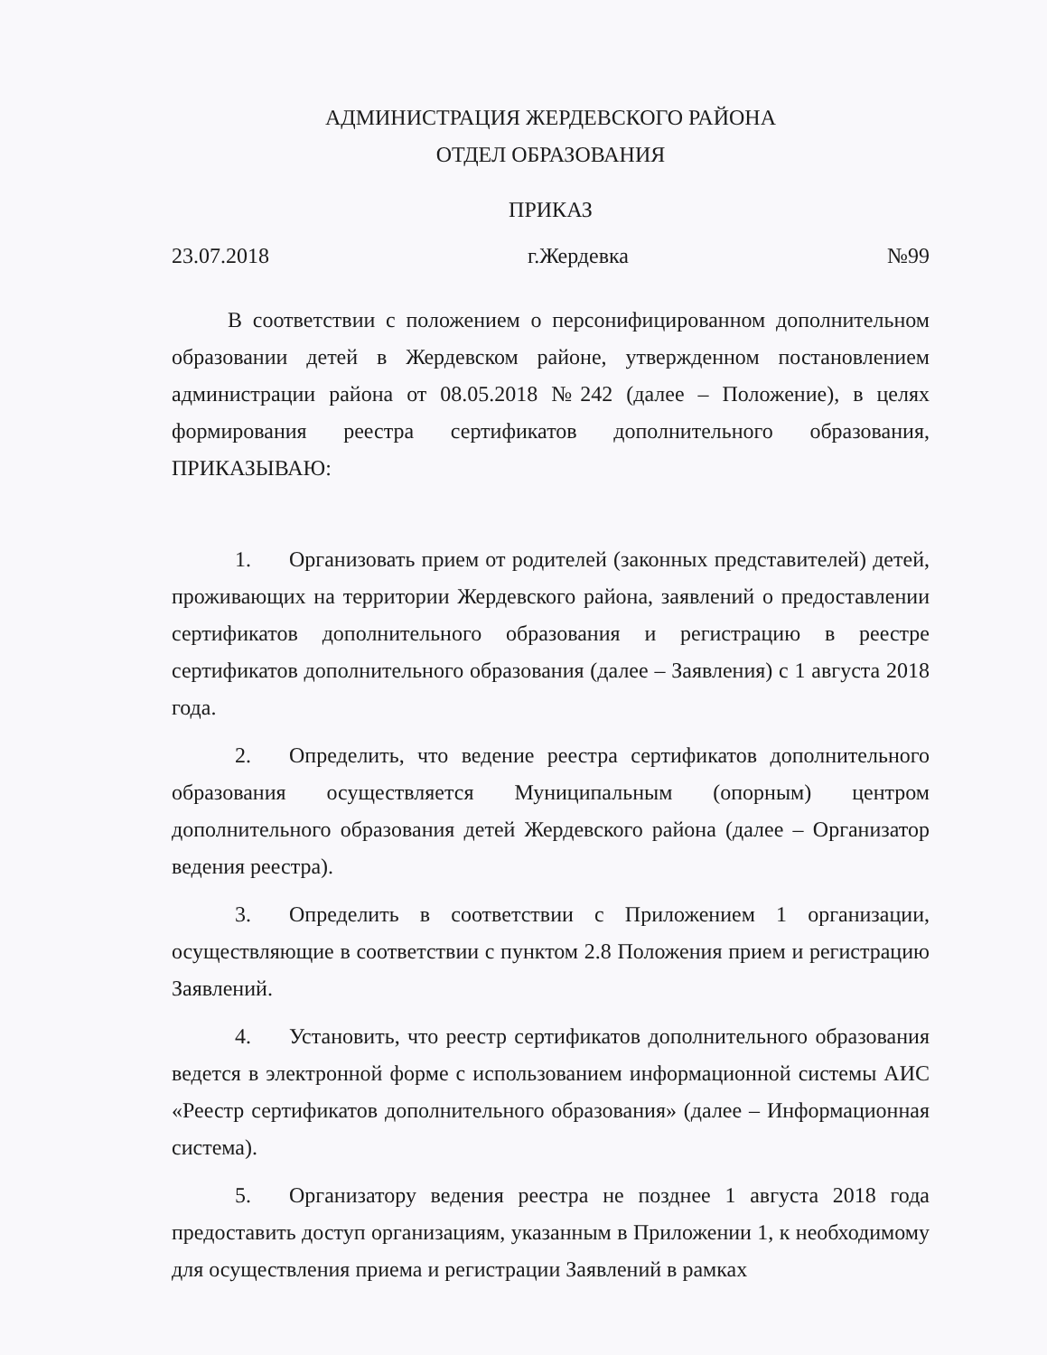АДМИНИСТРАЦИЯ ЖЕРДЕВСКОГО РАЙОНА
ОТДЕЛ ОБРАЗОВАНИЯ
ПРИКАЗ
23.07.2018 г.Жердевка №99
В соответствии с положением о персонифицированном дополнительном образовании детей в Жердевском районе, утвержденном постановлением администрации района от 08.05.2018 №242 (далее – Положение), в целях формирования реестра сертификатов дополнительного образования, ПРИКАЗЫВАЮ:
1. Организовать прием от родителей (законных представителей) детей, проживающих на территории Жердевского района, заявлений о предоставлении сертификатов дополнительного образования и регистрацию в реестре сертификатов дополнительного образования (далее – Заявления) с 1 августа 2018 года.
2. Определить, что ведение реестра сертификатов дополнительного образования осуществляется Муниципальным (опорным) центром дополнительного образования детей Жердевского района (далее – Организатор ведения реестра).
3. Определить в соответствии с Приложением 1 организации, осуществляющие в соответствии с пунктом 2.8 Положения прием и регистрацию Заявлений.
4. Установить, что реестр сертификатов дополнительного образования ведется в электронной форме с использованием информационной системы АИС «Реестр сертификатов дополнительного образования» (далее – Информационная система).
5. Организатору ведения реестра не позднее 1 августа 2018 года предоставить доступ организациям, указанным в Приложении 1, к необходимому для осуществления приема и регистрации Заявлений в рамках